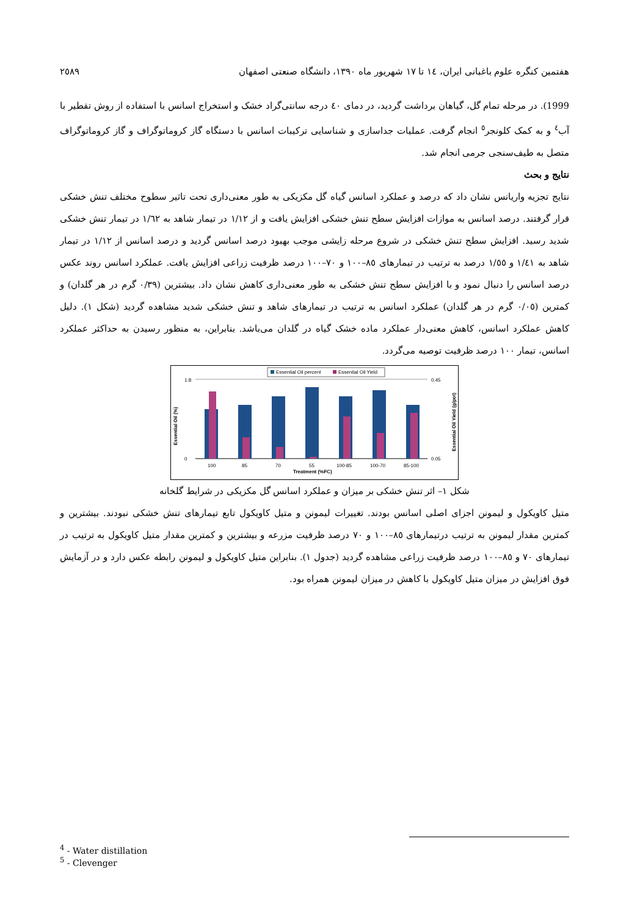هفتمین کنگره علوم باغبانی ایران، ١٤ تا ١٧ شهریور ماه ١٣٩٠، دانشگاه صنعتی اصفهان ٢٥٨٩
1999). در مرحله تمام گل، گیاهان برداشت گردید، در دمای ٤٠ درجه سانتی‌گراد خشک و استخراج اسانس با استفاده از روش تقطیر با آب<sup>٤</sup> و به کمک کلونجر<sup>٥</sup> انجام گرفت. عملیات جداسازی و شناسایی ترکیبات اسانس با دستگاه گاز کروماتوگراف و گاز کروماتوگراف متصل به طیف‌سنجی جرمی انجام شد.
نتایج و بحث
نتایج تجزیه واریانس نشان داد که درصد و عملکرد اسانس گیاه گل مکزیکی به طور معنی‌داری تحت تاثیر سطوح مختلف تنش خشکی قرار گرفتند. درصد اسانس به موازات افزایش سطح تنش خشکی افزایش یافت و از ١/١٢ در تیمار شاهد به ١/٦٢ در تیمار تنش خشکی شدید رسید. افزایش سطح تنش خشکی در شروع مرحله زایشی موجب بهبود درصد اسانس گردید و درصد اسانس از ١/١٢ در تیمار شاهد به ١/٤١ و ١/٥٥ درصد به ترتیب در تیمارهای ٨٥–١٠٠ و ٧٠–١٠٠ درصد ظرفیت زراعی افزایش یافت. عملکرد اسانس روند عکس درصد اسانس را دنبال نمود و با افزایش سطح تنش خشکی به طور معنی‌داری کاهش نشان داد. بیشترین (٠/٣٩ گرم در هر گلدان) و کمترین (٠/٠٥ گرم در هر گلدان) عملکرد اسانس به ترتیب در تیمارهای شاهد و تنش خشکی شدید مشاهده گردید (شکل ١). دلیل کاهش عملکرد اسانس، کاهش معنی‌دار عملکرد ماده خشک گیاه در گلدان می‌باشد. بنابراین، به منظور رسیدن به حداکثر عملکرد اسانس، تیمار ١٠٠ درصد ظرفیت توصیه می‌گردد.
Essential Oil percent
Essential Oil Yield
1.8
0
0.45
0.05
Essential Oil (%)
Essential Oil Yield (g/pot)
100
85
70
55
100-85
100-70
85-100
Treatment (%FC)
شکل ١– اثر تنش خشکی بر میزان و عملکرد اسانس گل مکزیکی در شرایط گلخانه
متیل کاویکول و لیمونن اجزای اصلی اسانس بودند. تغییرات لیمونن و متیل کاویکول تابع تیمارهای تنش خشکی نبودند. بیشترین و کمترین مقدار لیمونن به ترتیب درتیمارهای ٨٥–١٠٠ و ٧٠ درصد ظرفیت مزرعه و بیشترین و کمترین مقدار متیل کاویکول به ترتیب در تیمارهای ٧٠ و ٨٥–١٠٠ درصد ظرفیت زراعی مشاهده گردید (جدول ١). بنابراین متیل کاویکول و لیمونن رابطه عکس دارد و در آزمایش فوق افزایش در میزان متیل کاویکول با کاهش در میزان لیمونن همراه بود.
<sup>4</sup> - Water distillation
<sup>5</sup> - Clevenger